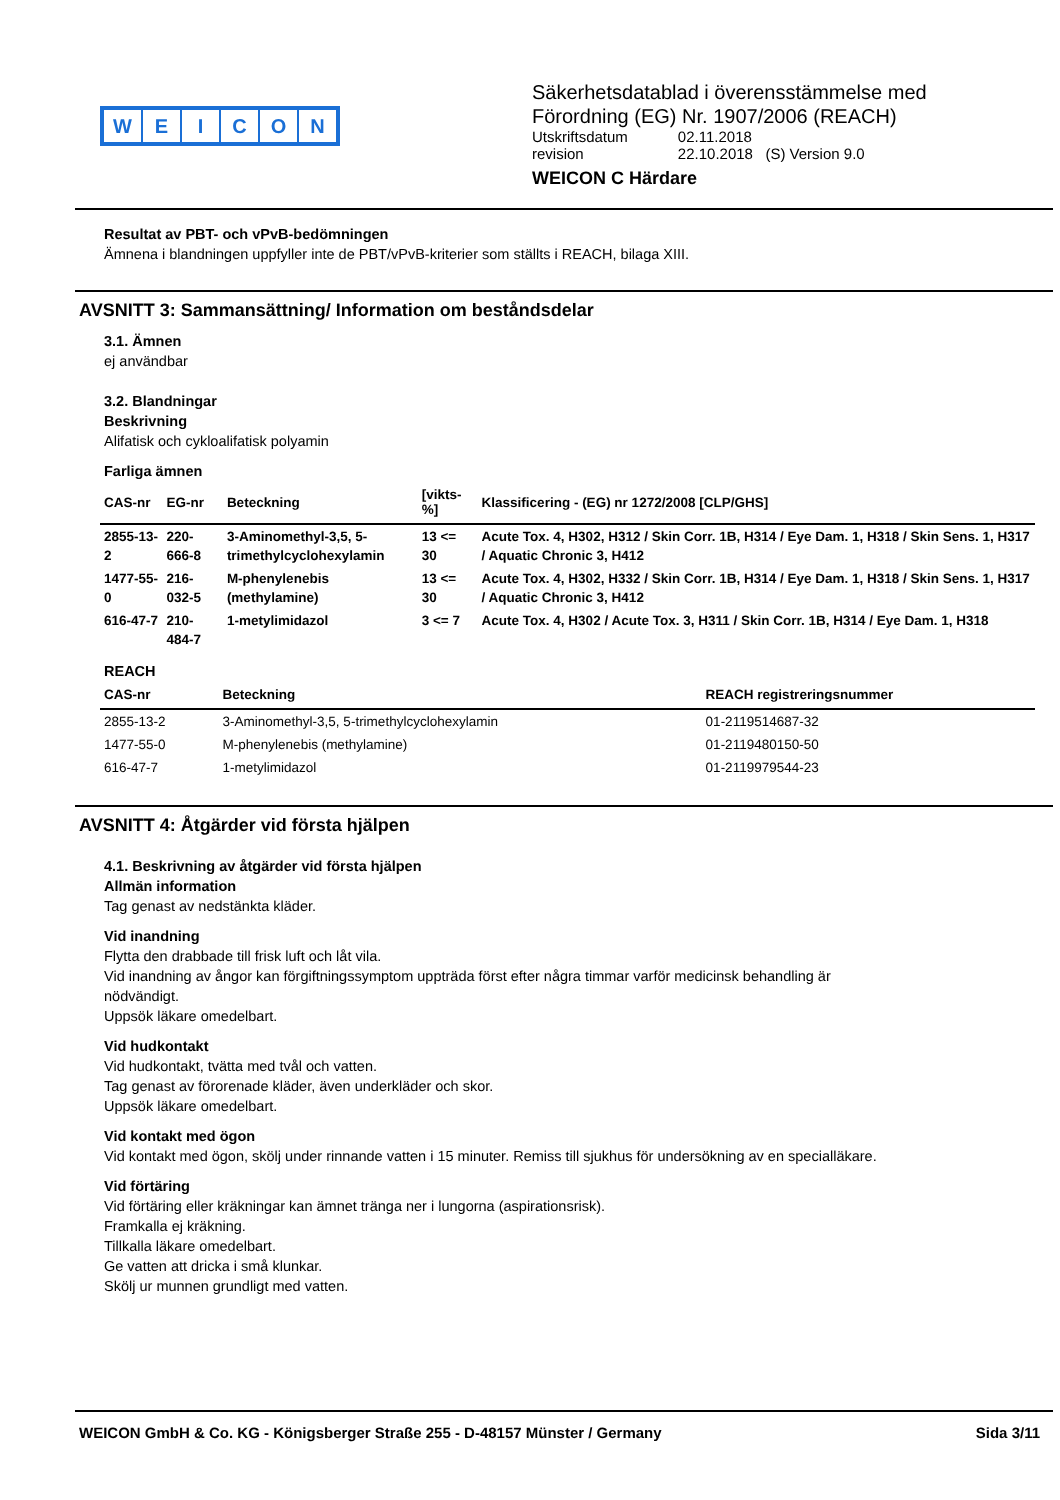WEICON
Säkerhetsdatablad i överensstämmelse med
Förordning (EG) Nr. 1907/2006 (REACH)
| Utskriftsdatum | 02.11.2018 |
| revision | 22.10.2018 (S) Version 9.0 |
WEICON C Härdare
Resultat av PBT- och vPvB-bedömningen
Ämnena i blandningen uppfyller inte de PBT/vPvB-kriterier som ställts i REACH, bilaga XIII.
AVSNITT 3: Sammansättning/ Information om beståndsdelar
3.1. Ämnen
ej användbar
3.2. Blandningar
Beskrivning
Alifatisk och cykloalifatisk polyamin
Farliga ämnen
| CAS-nr | EG-nr | Beteckning | [vikts-%] | Klassificering - (EG) nr 1272/2008 [CLP/GHS] |
| --- | --- | --- | --- | --- |
| 2855-13-2 | 220-666-8 | 3-Aminomethyl-3,5, 5- trimethylcyclohexylamin | 13 <= 30 | Acute Tox. 4, H302, H312 / Skin Corr. 1B, H314 / Eye Dam. 1, H318 / Skin Sens. 1, H317 / Aquatic Chronic 3, H412 |
| 1477-55-0 | 216-032-5 | M-phenylenebis (methylamine) | 13 <= 30 | Acute Tox. 4, H302, H332 / Skin Corr. 1B, H314 / Eye Dam. 1, H318 / Skin Sens. 1, H317 / Aquatic Chronic 3, H412 |
| 616-47-7 | 210-484-7 | 1-metylimidazol | 3 <= 7 | Acute Tox. 4, H302 / Acute Tox. 3, H311 / Skin Corr. 1B, H314 / Eye Dam. 1, H318 |
REACH
| CAS-nr | Beteckning | REACH registreringsnummer |
| --- | --- | --- |
| 2855-13-2 | 3-Aminomethyl-3,5, 5-trimethylcyclohexylamin | 01-2119514687-32 |
| 1477-55-0 | M-phenylenebis (methylamine) | 01-2119480150-50 |
| 616-47-7 | 1-metylimidazol | 01-2119979544-23 |
AVSNITT 4: Åtgärder vid första hjälpen
4.1. Beskrivning av åtgärder vid första hjälpen
Allmän information
Tag genast av nedstänkta kläder.
Vid inandning
Flytta den drabbade till frisk luft och låt vila.
Vid inandning av ångor kan förgiftningssymptom uppträda först efter några timmar varför medicinsk behandling är
nödvändigt.
Uppsök läkare omedelbart.
Vid hudkontakt
Vid hudkontakt, tvätta med tvål och vatten.
Tag genast av förorenade kläder, även underkläder och skor.
Uppsök läkare omedelbart.
Vid kontakt med ögon
Vid kontakt med ögon, skölj under rinnande vatten i 15 minuter. Remiss till sjukhus för undersökning av en specialläkare.
Vid förtäring
Vid förtäring eller kräkningar kan ämnet tränga ner i lungorna (aspirationsrisk).
Framkalla ej kräkning.
Tillkalla läkare omedelbart.
Ge vatten att dricka i små klunkar.
Skölj ur munnen grundligt med vatten.
WEICON GmbH & Co. KG - Königsberger Straße 255 - D-48157 Münster / Germany Sida 3/11